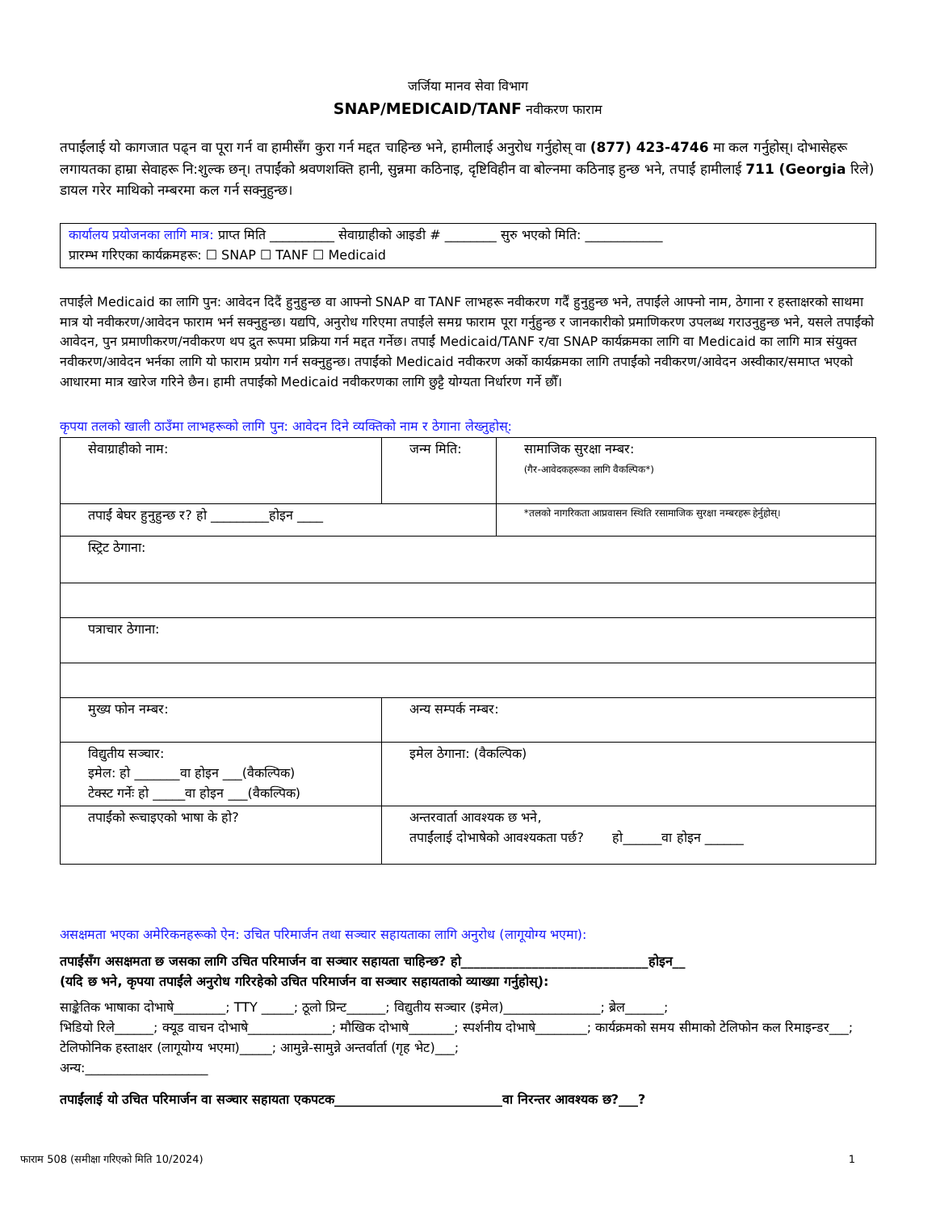जर्जिया मानव सेवा विभाग
SNAP/MEDICAID/TANF नवीकरण फाराम
तपाईंलाई यो कागजात पढ्न वा पूरा गर्न वा हामीसँग कुरा गर्न मद्दत चाहिन्छ भने, हामीलाई अनुरोध गर्नुहोस् वा (877) 423-4746 मा कल गर्नुहोस्। दोभासेहरू लगायतका हाम्रा सेवाहरू नि:शुल्क छन्। तपाईंको श्रवणशक्ति हानी, सुन्नमा कठिनाइ, दृष्टिविहीन वा बोल्नमा कठिनाइ हुन्छ भने, तपाईं हामीलाई 711 (Georgia रिले) डायल गरेर माथिको नम्बरमा कल गर्न सक्नुहुन्छ।
कार्यालय प्रयोजनका लागि मात्र: प्राप्त मिति __________ सेवाग्राहीको आइडी # ________ सुरु भएको मिति: ____________
प्रारम्भ गरिएका कार्यक्रमहरू: ☐ SNAP ☐ TANF ☐ Medicaid
तपाईंले Medicaid का लागि पुन: आवेदन दिदैं हुनुहुन्छ वा आफ्नो SNAP वा TANF लाभहरू नवीकरण गर्दैं हुनुहुन्छ भने, तपाईंले आफ्नो नाम, ठेगाना र हस्ताक्षरको साथमा मात्र यो नवीकरण/आवेदन फाराम भर्न सक्नुहुन्छ। यद्यपि, अनुरोध गरिएमा तपाईंले समग्र फाराम पूरा गर्नुहुन्छ र जानकारीको प्रमाणिकरण उपलब्ध गराउनुहुन्छ भने, यसले तपाईंको आवेदन, पुन प्रमाणीकरण/नवीकरण थप द्रुत रूपमा प्रक्रिया गर्न मद्दत गर्नेछ। तपाईं Medicaid/TANF र/वा SNAP कार्यक्रमका लागि वा Medicaid का लागि मात्र संयुक्त नवीकरण/आवेदन भर्नका लागि यो फाराम प्रयोग गर्न सक्नुहुन्छ। तपाईंको Medicaid नवीकरण अर्को कार्यक्रमका लागि तपाईंको नवीकरण/आवेदन अस्वीकार/समाप्त भएको आधारमा मात्र खारेज गरिने छैन। हामी तपाईंको Medicaid नवीकरणका लागि छुट्टै योग्यता निर्धारण गर्ने छौँ।
कृपया तलको खाली ठाउँमा लाभहरूको लागि पुन: आवेदन दिने व्यक्तिको नाम र ठेगाना लेख्नुहोस्:
| सेवाग्राहीको नाम: | जन्म मिति: | सामाजिक सुरक्षा नम्बर: (गैर-आवेदकहरूका लागि वैकल्पिक*) |
| तपाईं बेघर हुनुहुन्छ र? हो _________होइन ____ | | *तलको नागरिकता आप्रवासन स्थिति रसामाजिक सुरक्षा नम्बरहरू हेर्नुहोस्। |
| स्ट्रिट ठेगाना: | | |
| पत्राचार ठेगाना: | | |
| मुख्य फोन नम्बर: | अन्य सम्पर्क नम्बर: | |
| विद्युतीय सञ्चार: इमेल: हो _______वा होइन ___(वैकल्पिक) टेक्स्ट गर्नेः हो _____वा होइन ___(वैकल्पिक) | इमेल ठेगाना: (वैकल्पिक) | |
| तपाईंको रूचाइएको भाषा के हो? | अन्तरवार्ता आवश्यक छ भने, तपाईंलाई दोभाषेको आवश्यकता पर्छ? हो______वा होइन ______ | |
असक्षमता भएका अमेरिकनहरूको ऐन: उचित परिमार्जन तथा सञ्चार सहायताका लागि अनुरोध (लागूयोग्य भएमा):
तपाईंसँग असक्षमता छ जसका लागि उचित परिमार्जन वा सञ्चार सहायता चाहिन्छ? हो_____________________________होइन__
(यदि छ भने, कृपया तपाईंले अनुरोध गरिरहेको उचित परिमार्जन वा सञ्चार सहायताको व्याख्या गर्नुहोस्):
साङ्केतिक भाषाका दोभाषे________; TTY _____; ठूलो प्रिन्ट______; विद्युतीय सञ्चार (इमेल)_______________; ब्रेल______;
भिडियो रिले______; क्यूड वाचन दोभाषे_____________; मौखिक दोभाषे_______; स्पर्शनीय दोभाषे________; कार्यक्रमको समय सीमाको टेलिफोन कल रिमाइन्डर___; टेलिफोनिक हस्ताक्षर (लागूयोग्य भएमा)_____; आमुन्ने-सामुन्ने अन्तर्वार्ता (गृह भेट)___;
अन्य:___________________
तपाईंलाई यो उचित परिमार्जन वा सञ्चार सहायता एकपटक__________________________वा निरन्तर आवश्यक छ?___?
फाराम 508 (समीक्षा गरिएको मिति 10/2024) 1